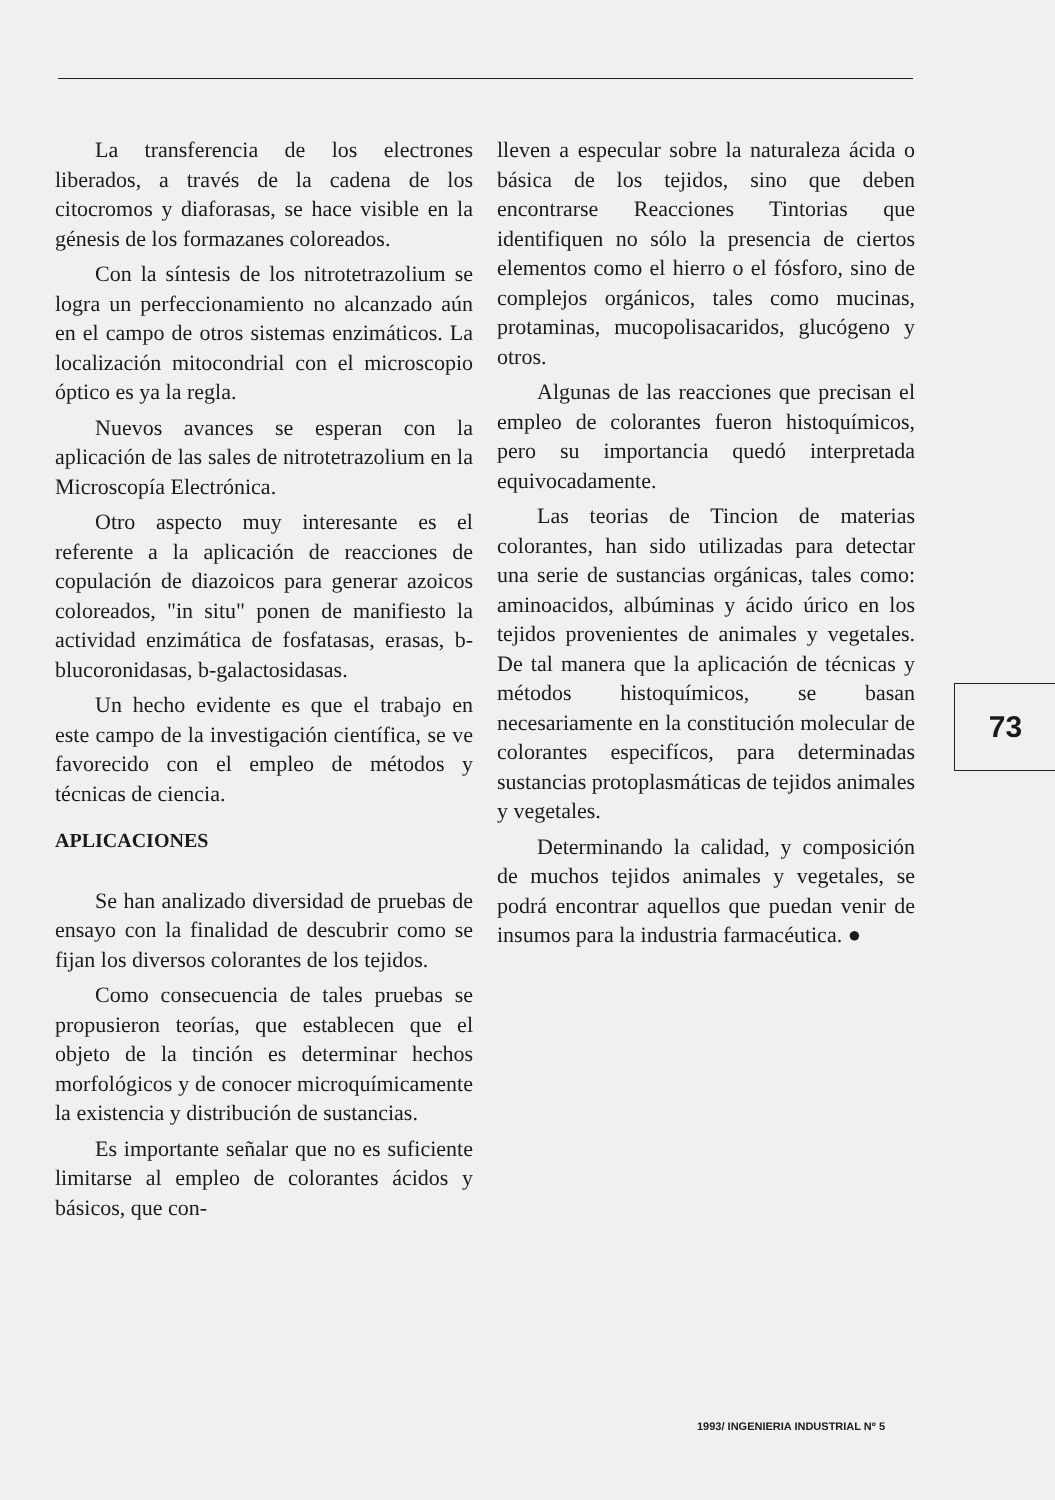La transferencia de los electrones liberados, a través de la cadena de los citocromos y diaforasas, se hace visible en la génesis de los formazanes coloreados.
Con la síntesis de los nitrotetrazolium se logra un perfeccionamiento no alcanzado aún en el campo de otros sistemas enzimáticos. La localización mitocondrial con el microscopio óptico es ya la regla.
Nuevos avances se esperan con la aplicación de las sales de nitrotetrazolium en la Microscopía Electrónica.
Otro aspecto muy interesante es el referente a la aplicación de reacciones de copulación de diazoicos para generar azoicos coloreados, "in situ" ponen de manifiesto la actividad enzimática de fosfatasas, erasas, b-blucoronidasas, b-galactosidasas.
Un hecho evidente es que el trabajo en este campo de la investigación científica, se ve favorecido con el empleo de métodos y técnicas de ciencia.
APLICACIONES
Se han analizado diversidad de pruebas de ensayo con la finalidad de descubrir como se fijan los diversos colorantes de los tejidos.
Como consecuencia de tales pruebas se propusieron teorías, que establecen que el objeto de la tinción es determinar hechos morfológicos y de conocer microquímicamente la existencia y distribución de sustancias.
Es importante señalar que no es suficiente limitarse al empleo de colorantes ácidos y básicos, que con-
lleven a especular sobre la naturaleza ácida o básica de los tejidos, sino que deben encontrarse Reacciones Tintorias que identifiquen no sólo la presencia de ciertos elementos como el hierro o el fósforo, sino de complejos orgánicos, tales como mucinas, protaminas, mucopolisacaridos, glucógeno y otros.
Algunas de las reacciones que precisan el empleo de colorantes fueron histoquímicos, pero su importancia quedó interpretada equivocadamente.
Las teorias de Tincion de materias colorantes, han sido utilizadas para detectar una serie de sustancias orgánicas, tales como: aminoacidos, albúminas y ácido úrico en los tejidos provenientes de animales y vegetales. De tal manera que la aplicación de técnicas y métodos histoquímicos, se basan necesariamente en la constitución molecular de colorantes especifícos, para determinadas sustancias protoplasmáticas de tejidos animales y vegetales.
Determinando la calidad, y composición de muchos tejidos animales y vegetales, se podrá encontrar aquellos que puedan venir de insumos para la industria farmacéutica. ●
73
1993/ INGENIERIA INDUSTRIAL Nº 5